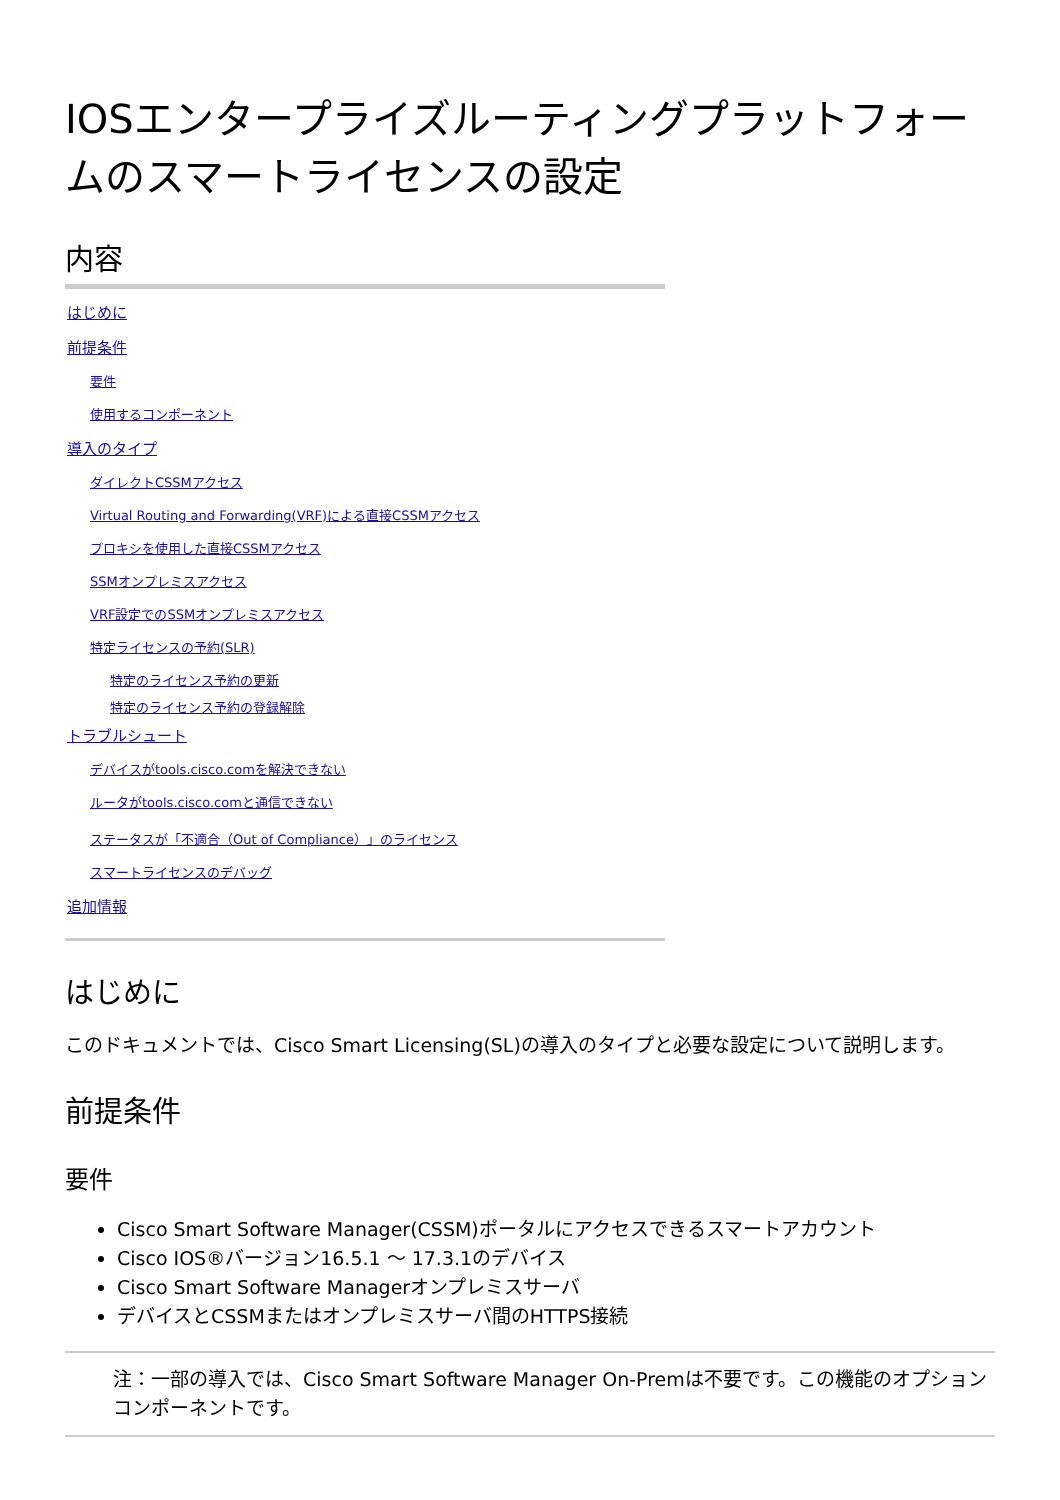IOSエンタープライズルーティングプラットフォームのスマートライセンスの設定
内容
はじめに
前提条件
要件
使用するコンポーネント
導入のタイプ
ダイレクトCSSMアクセス
Virtual Routing and Forwarding(VRF)による直接CSSMアクセス
プロキシを使用した直接CSSMアクセス
SSMオンプレミスアクセス
VRF設定でのSSMオンプレミスアクセス
特定ライセンスの予約(SLR)
特定のライセンス予約の更新
特定のライセンス予約の登録解除
トラブルシュート
デバイスがtools.cisco.comを解決できない
ルータがtools.cisco.comと通信できない
ステータスが「不適合（Out of Compliance）」のライセンス
スマートライセンスのデバッグ
追加情報
はじめに
このドキュメントでは、Cisco Smart Licensing(SL)の導入のタイプと必要な設定について説明します。
前提条件
要件
Cisco Smart Software Manager(CSSM)ポータルにアクセスできるスマートアカウント
Cisco IOS®バージョン16.5.1 ～ 17.3.1のデバイス
Cisco Smart Software Managerオンプレミスサーバ
デバイスとCSSMまたはオンプレミスサーバ間のHTTPS接続
注：一部の導入では、Cisco Smart Software Manager On-Premは不要です。この機能のオプションコンポーネントです。